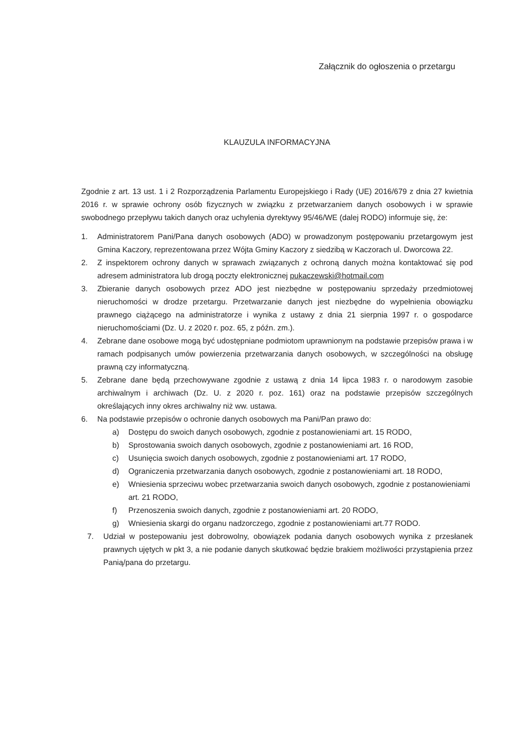Załącznik do ogłoszenia o przetargu
KLAUZULA INFORMACYJNA
Zgodnie z art. 13 ust. 1 i 2 Rozporządzenia Parlamentu Europejskiego i Rady (UE) 2016/679 z dnia 27 kwietnia 2016 r. w sprawie ochrony osób fizycznych w związku z przetwarzaniem danych osobowych i w sprawie swobodnego przepływu takich danych oraz uchylenia dyrektywy 95/46/WE (dalej RODO) informuje się, że:
1. Administratorem Pani/Pana danych osobowych (ADO) w prowadzonym postępowaniu przetargowym jest Gmina Kaczory, reprezentowana przez Wójta Gminy Kaczory z siedzibą w Kaczorach ul. Dworcowa 22.
2. Z inspektorem ochrony danych w sprawach związanych z ochroną danych można kontaktować się pod adresem administratora lub drogą poczty elektronicznej pukaczewski@hotmail.com
3. Zbieranie danych osobowych przez ADO jest niezbędne w postępowaniu sprzedaży przedmiotowej nieruchomości w drodze przetargu. Przetwarzanie danych jest niezbędne do wypełnienia obowiązku prawnego ciążącego na administratorze i wynika z ustawy z dnia 21 sierpnia 1997 r. o gospodarce nieruchomościami (Dz. U. z 2020 r. poz. 65, z późn. zm.).
4. Zebrane dane osobowe mogą być udostępniane podmiotom uprawnionym na podstawie przepisów prawa i w ramach podpisanych umów powierzenia przetwarzania danych osobowych, w szczególności na obsługę prawną czy informatyczną.
5. Zebrane dane będą przechowywane zgodnie z ustawą z dnia 14 lipca 1983 r. o narodowym zasobie archiwalnym i archiwach (Dz. U. z 2020 r. poz. 161) oraz na podstawie przepisów szczególnych określających inny okres archiwalny niż ww. ustawa.
6. Na podstawie przepisów o ochronie danych osobowych ma Pani/Pan prawo do:
a) Dostępu do swoich danych osobowych, zgodnie z postanowieniami art. 15 RODO,
b) Sprostowania swoich danych osobowych, zgodnie z postanowieniami art. 16 ROD,
c) Usunięcia swoich danych osobowych, zgodnie z postanowieniami art. 17 RODO,
d) Ograniczenia przetwarzania danych osobowych, zgodnie z postanowieniami art. 18 RODO,
e) Wniesienia sprzeciwu wobec przetwarzania swoich danych osobowych, zgodnie z postanowieniami art. 21 RODO,
f) Przenoszenia swoich danych, zgodnie z postanowieniami art. 20 RODO,
g) Wniesienia skargi do organu nadzorczego, zgodnie z postanowieniami art.77 RODO.
7. Udział w postepowaniu jest dobrowolny, obowiązek podania danych osobowych wynika z przesłanek prawnych ujętych w pkt 3, a nie podanie danych skutkować będzie brakiem możliwości przystąpienia przez Panią/pana do przetargu.